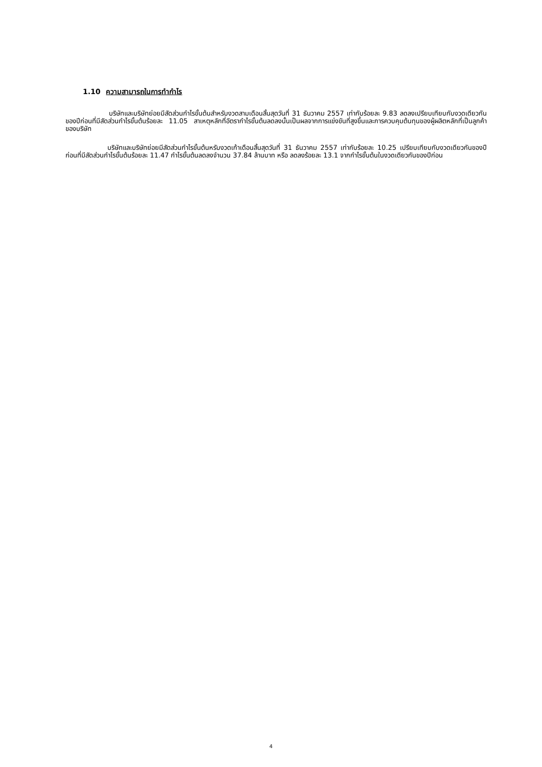1.10 ความสามารถในการทำกำไร
บริษัทและบริษัทย่อยมีสัดส่วนกำไรขั้นต้นสำหรับงวดสามเดือนสิ้นสุดวันที่ 31 ธันวาคม 2557 เท่ากับร้อยละ 9.83 ลดลงเปรียบเทียบกับงวดเดียวกันของปีก่อนที่มีสัดส่วนกำไรขั้นต้นร้อยละ 11.05 สาเหตุหลักที่อัตรากำไรขั้นต้นลดลงนั้นเป็นผลจากการแข่งขันที่สูงขึ้นและการควบคุมต้นทุนของผู้ผลิตหลักที่เป็นลูกค้าของบริษัท
บริษัทและบริษัทย่อยมีสัดส่วนกำไรขั้นต้นหรับงวดเก้าเดือนสิ้นสุดวันที่ 31 ธันวาคม 2557 เท่ากับร้อยละ 10.25 เปรียบเทียบกับงวดเดียวกันของปีก่อนที่มีสัดส่วนกำไรขั้นต้นร้อยละ 11.47 กำไรขั้นต้นลดลงจำนวน 37.84 ล้านบาท หรือ ลดลงร้อยละ 13.1 จากกำไรขั้นต้นในงวดเดียวกันของปีก่อน
4